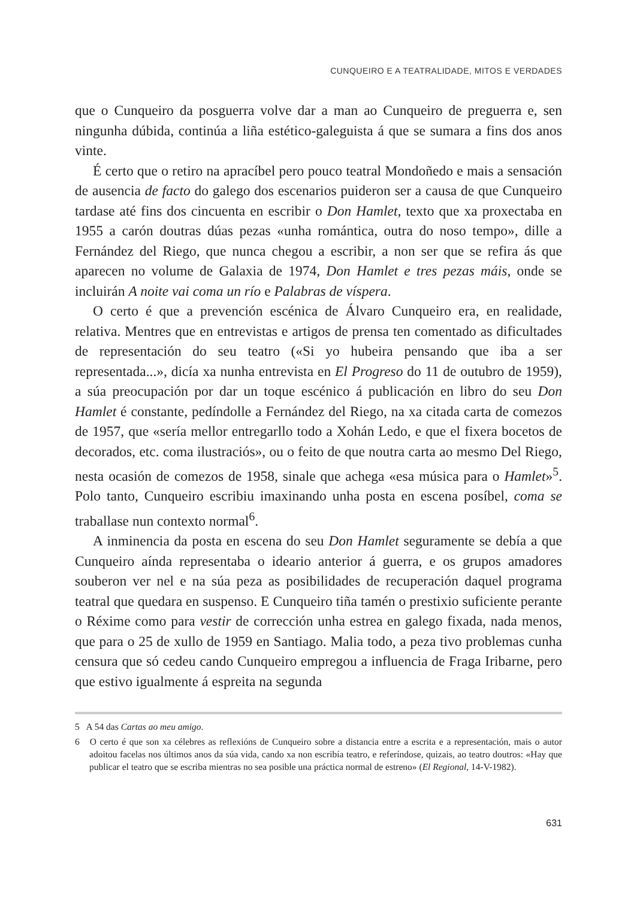CUNQUEIRO E A TEATRALIDADE, MITOS E VERDADES
que o Cunqueiro da posguerra volve dar a man ao Cunqueiro de preguerra e, sen ningunha dúbida, continúa a liña estético-galeguista á que se sumara a fins dos anos vinte.
É certo que o retiro na apracíbel pero pouco teatral Mondoñedo e mais a sensación de ausencia de facto do galego dos escenarios puideron ser a causa de que Cunqueiro tardase até fins dos cincuenta en escribir o Don Hamlet, texto que xa proxectaba en 1955 a carón doutras dúas pezas «unha romántica, outra do noso tempo», dille a Fernández del Riego, que nunca chegou a escribir, a non ser que se refira ás que aparecen no volume de Galaxia de 1974, Don Hamlet e tres pezas máis, onde se incluirán A noite vai coma un río e Palabras de víspera.
O certo é que a prevención escénica de Álvaro Cunqueiro era, en realidade, relativa. Mentres que en entrevistas e artigos de prensa ten comentado as dificultades de representación do seu teatro («Si yo hubeira pensando que iba a ser representada...», dicía xa nunha entrevista en El Progreso do 11 de outubro de 1959), a súa preocupación por dar un toque escénico á publicación en libro do seu Don Hamlet é constante, pedíndolle a Fernández del Riego, na xa citada carta de comezos de 1957, que «sería mellor entregarllo todo a Xohán Ledo, e que el fixera bocetos de decorados, etc. coma ilustraciós», ou o feito de que noutra carta ao mesmo Del Riego, nesta ocasión de comezos de 1958, sinale que achega «esa música para o Hamlet»<sup>5</sup>. Polo tanto, Cunqueiro escribiu imaxinando unha posta en escena posíbel, coma se traballase nun contexto normal<sup>6</sup>.
A inminencia da posta en escena do seu Don Hamlet seguramente se debía a que Cunqueiro aínda representaba o ideario anterior á guerra, e os grupos amadores souberon ver nel e na súa peza as posibilidades de recuperación daquel programa teatral que quedara en suspenso. E Cunqueiro tiña tamén o prestixio suficiente perante o Réxime como para vestir de corrección unha estrea en galego fixada, nada menos, que para o 25 de xullo de 1959 en Santiago. Malia todo, a peza tivo problemas cunha censura que só cedeu cando Cunqueiro empregou a influencia de Fraga Iribarne, pero que estivo igualmente á espreita na segunda
5 A 54 das Cartas ao meu amigo.
6 O certo é que son xa célebres as reflexións de Cunqueiro sobre a distancia entre a escrita e a representación, mais o autor adoitou facelas nos últimos anos da súa vida, cando xa non escribía teatro, e referíndose, quizais, ao teatro doutros: «Hay que publicar el teatro que se escriba mientras no sea posible una práctica normal de estreno» (El Regional, 14-V-1982).
631